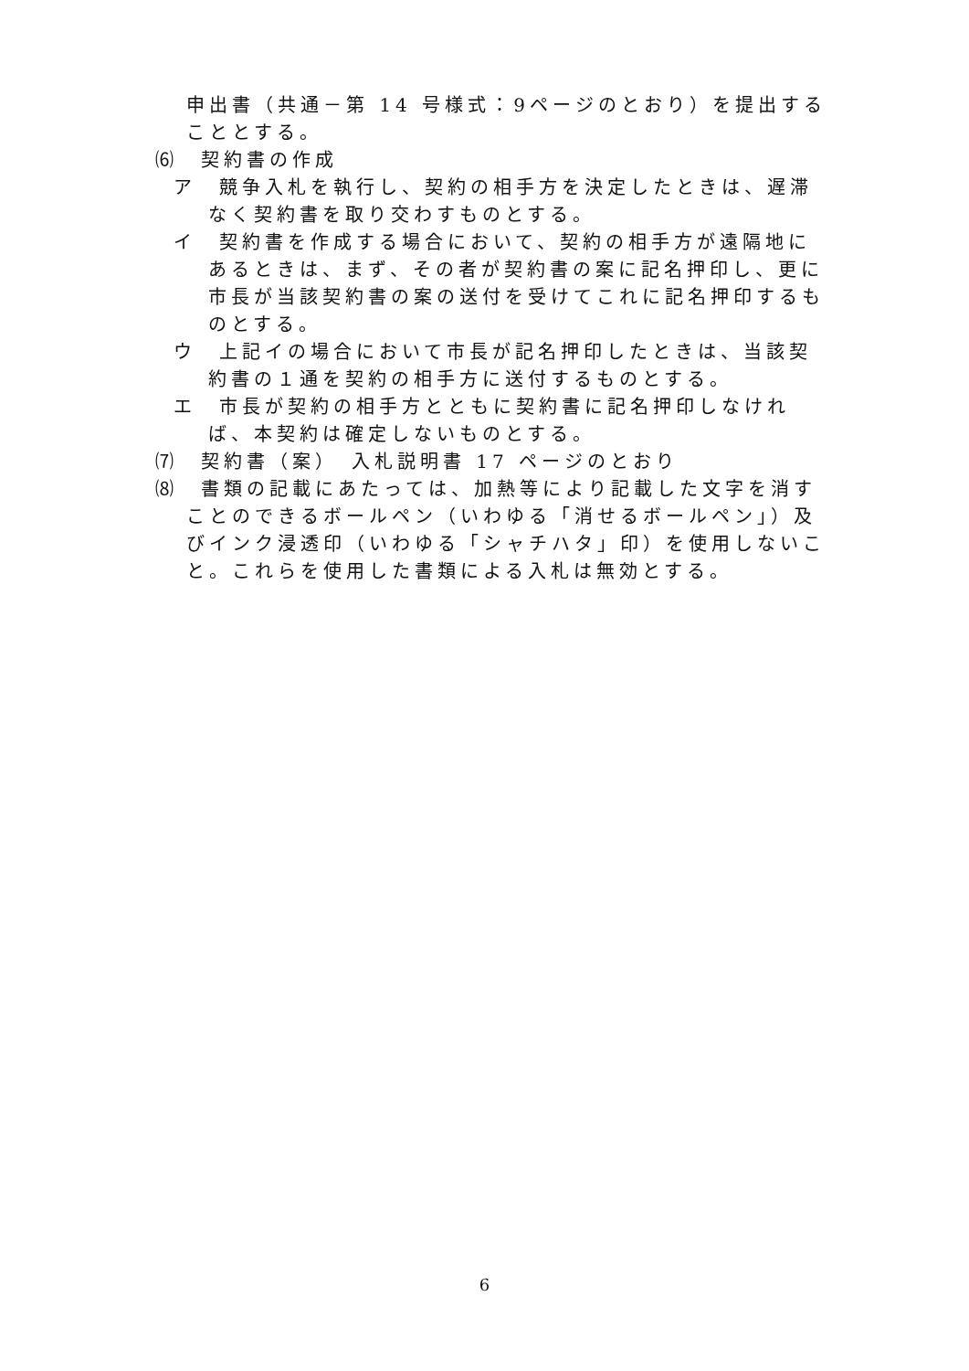申出書（共通－第 14 号様式：9ページのとおり）を提出することとする。
⑹　契約書の作成
ア　競争入札を執行し、契約の相手方を決定したときは、遅滞なく契約書を取り交わすものとする。
イ　契約書を作成する場合において、契約の相手方が遠隔地にあるときは、まず、その者が契約書の案に記名押印し、更に市長が当該契約書の案の送付を受けてこれに記名押印するものとする。
ウ　上記イの場合において市長が記名押印したときは、当該契約書の１通を契約の相手方に送付するものとする。
エ　市長が契約の相手方とともに契約書に記名押印しなければ、本契約は確定しないものとする。
⑺　契約書（案）　入札説明書 17 ページのとおり
⑻　書類の記載にあたっては、加熱等により記載した文字を消すことのできるボールペン（いわゆる「消せるボールペン」）及びインク浸透印（いわゆる「シャチハタ」印）を使用しないこと。これらを使用した書類による入札は無効とする。
6